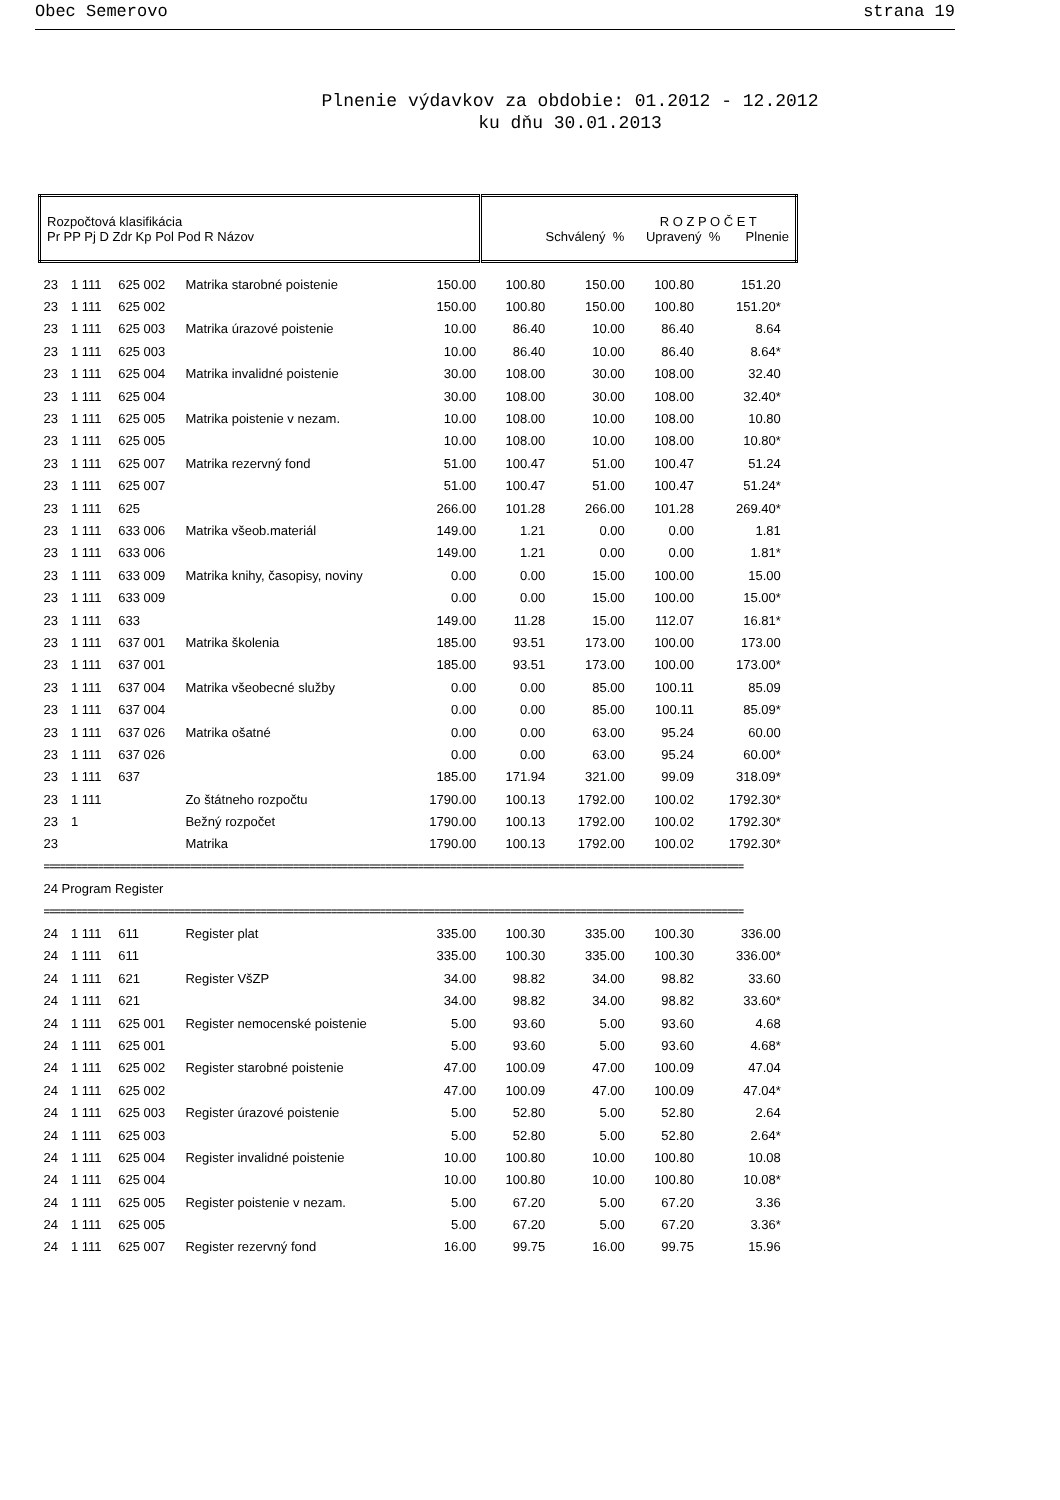Obec Semerovo strana 19
Plnenie výdavkov za obdobie: 01.2012 - 12.2012
ku dňu 30.01.2013
| Rozpočtová klasifikácia Pr PP Pj D Zdr Kp Pol Pod R Názov | | | | | R O Z P O Č E T Schválený % Upravený % Plnenie | | | | |
| --- | --- | --- | --- | --- | --- | --- | --- | --- | --- |
| 23 | 1 111 | 625 002 | Matrika starobné poistenie | 150.00 | 100.80 | 150.00 | 100.80 | 151.20 | |
| 23 | 1 111 | 625 002 | | 150.00 | 100.80 | 150.00 | 100.80 | 151.20* | |
| 23 | 1 111 | 625 003 | Matrika úrazové poistenie | 10.00 | 86.40 | 10.00 | 86.40 | 8.64 | |
| 23 | 1 111 | 625 003 | | 10.00 | 86.40 | 10.00 | 86.40 | 8.64* | |
| 23 | 1 111 | 625 004 | Matrika invalidné poistenie | 30.00 | 108.00 | 30.00 | 108.00 | 32.40 | |
| 23 | 1 111 | 625 004 | | 30.00 | 108.00 | 30.00 | 108.00 | 32.40* | |
| 23 | 1 111 | 625 005 | Matrika poistenie v nezam. | 10.00 | 108.00 | 10.00 | 108.00 | 10.80 | |
| 23 | 1 111 | 625 005 | | 10.00 | 108.00 | 10.00 | 108.00 | 10.80* | |
| 23 | 1 111 | 625 007 | Matrika rezervný fond | 51.00 | 100.47 | 51.00 | 100.47 | 51.24 | |
| 23 | 1 111 | 625 007 | | 51.00 | 100.47 | 51.00 | 100.47 | 51.24* | |
| 23 | 1 111 | 625 | | 266.00 | 101.28 | 266.00 | 101.28 | 269.40* | |
| 23 | 1 111 | 633 006 | Matrika všeob.materiál | 149.00 | 1.21 | 0.00 | 0.00 | 1.81 | |
| 23 | 1 111 | 633 006 | | 149.00 | 1.21 | 0.00 | 0.00 | 1.81* | |
| 23 | 1 111 | 633 009 | Matrika knihy, časopisy, noviny | 0.00 | 0.00 | 15.00 | 100.00 | 15.00 | |
| 23 | 1 111 | 633 009 | | 0.00 | 0.00 | 15.00 | 100.00 | 15.00* | |
| 23 | 1 111 | 633 | | 149.00 | 11.28 | 15.00 | 112.07 | 16.81* | |
| 23 | 1 111 | 637 001 | Matrika školenia | 185.00 | 93.51 | 173.00 | 100.00 | 173.00 | |
| 23 | 1 111 | 637 001 | | 185.00 | 93.51 | 173.00 | 100.00 | 173.00* | |
| 23 | 1 111 | 637 004 | Matrika všeobecné služby | 0.00 | 0.00 | 85.00 | 100.11 | 85.09 | |
| 23 | 1 111 | 637 004 | | 0.00 | 0.00 | 85.00 | 100.11 | 85.09* | |
| 23 | 1 111 | 637 026 | Matrika ošatné | 0.00 | 0.00 | 63.00 | 95.24 | 60.00 | |
| 23 | 1 111 | 637 026 | | 0.00 | 0.00 | 63.00 | 95.24 | 60.00* | |
| 23 | 1 111 | 637 | | 185.00 | 171.94 | 321.00 | 99.09 | 318.09* | |
| 23 | 1 111 | | Zo štátneho rozpočtu | 1790.00 | 100.13 | 1792.00 | 100.02 | 1792.30* | |
| 23 | 1 | | Bežný rozpočet | 1790.00 | 100.13 | 1792.00 | 100.02 | 1792.30* | |
| 23 | | | Matrika | 1790.00 | 100.13 | 1792.00 | 100.02 | 1792.30* | |
| ================================================================================================================================= | | | | | | | | | |
| 24 Program Register | | | | | | | | | |
| ================================================================================================================================= | | | | | | | | | |
| 24 | 1 111 | 611 | Register plat | 335.00 | 100.30 | 335.00 | 100.30 | 336.00 | |
| 24 | 1 111 | 611 | | 335.00 | 100.30 | 335.00 | 100.30 | 336.00* | |
| 24 | 1 111 | 621 | Register VšZP | 34.00 | 98.82 | 34.00 | 98.82 | 33.60 | |
| 24 | 1 111 | 621 | | 34.00 | 98.82 | 34.00 | 98.82 | 33.60* | |
| 24 | 1 111 | 625 001 | Register nemocenské poistenie | 5.00 | 93.60 | 5.00 | 93.60 | 4.68 | |
| 24 | 1 111 | 625 001 | | 5.00 | 93.60 | 5.00 | 93.60 | 4.68* | |
| 24 | 1 111 | 625 002 | Register starobné poistenie | 47.00 | 100.09 | 47.00 | 100.09 | 47.04 | |
| 24 | 1 111 | 625 002 | | 47.00 | 100.09 | 47.00 | 100.09 | 47.04* | |
| 24 | 1 111 | 625 003 | Register úrazové poistenie | 5.00 | 52.80 | 5.00 | 52.80 | 2.64 | |
| 24 | 1 111 | 625 003 | | 5.00 | 52.80 | 5.00 | 52.80 | 2.64* | |
| 24 | 1 111 | 625 004 | Register invalidné poistenie | 10.00 | 100.80 | 10.00 | 100.80 | 10.08 | |
| 24 | 1 111 | 625 004 | | 10.00 | 100.80 | 10.00 | 100.80 | 10.08* | |
| 24 | 1 111 | 625 005 | Register poistenie v nezam. | 5.00 | 67.20 | 5.00 | 67.20 | 3.36 | |
| 24 | 1 111 | 625 005 | | 5.00 | 67.20 | 5.00 | 67.20 | 3.36* | |
| 24 | 1 111 | 625 007 | Register rezervný fond | 16.00 | 99.75 | 16.00 | 99.75 | 15.96 | |